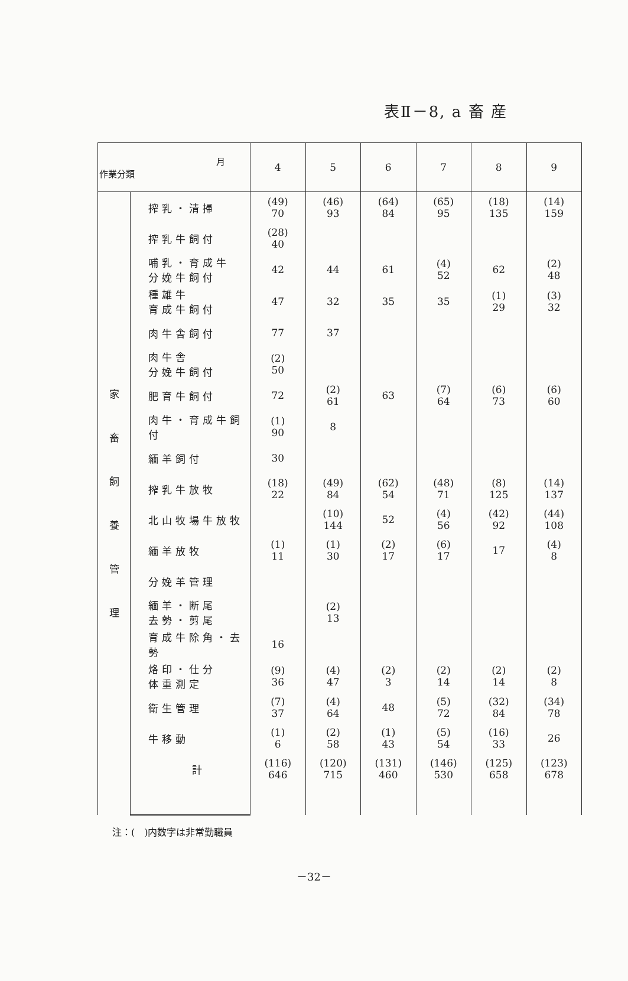表Ⅱ－8, a 畜 産
| 月 作業分類 | | 4 | 5 | 6 | 7 | 8 | 9 |
| --- | --- | --- | --- | --- | --- | --- | --- |
| 家 畜 飼 養 管 理 | 搾乳・清掃 | (49) 70 | (46) 93 | (64) 84 | (65) 95 | (18) 135 | (14) 159 |
| | 搾乳牛飼付 | (28) 40 | | | | | |
| | 哺乳・育成牛 分娩牛飼付 | 42 | 44 | 61 | (4) 52 | 62 | (2) 48 |
| | 種雄牛 育成牛飼付 | 47 | 32 | 35 | 35 | (1) 29 | (3) 32 |
| | 肉牛舎飼付 | 77 | 37 | | | | |
| | 肉牛舎 分娩牛飼付 | (2) 50 | | | | | |
| | 肥育牛飼付 | 72 | (2) 61 | 63 | (7) 64 | (6) 73 | (6) 60 |
| | 肉牛・育成牛飼付 | (1) 90 | 8 | | | | |
| | 緬羊飼付 | 30 | | | | | |
| | 搾乳牛放牧 | (18) 22 | (49) 84 | (62) 54 | (48) 71 | (8) 125 | (14) 137 |
| | 北山牧場牛放牧 | | (10) 144 | 52 | (4) 56 | (42) 92 | (44) 108 |
| | 緬羊放牧 | (1) 11 | (1) 30 | (2) 17 | (6) 17 | 17 | (4) 8 |
| | 分娩羊管理 | | | | | | |
| | 緬羊・断尾 去勢・剪尾 | | (2) 13 | | | | |
| | 育成牛除角・去勢 | 16 | | | | | |
| | 烙印・仕分 体重測定 | (9) 36 | (4) 47 | (2) 3 | (2) 14 | (2) 14 | (2) 8 |
| | 衛生管理 | (7) 37 | (4) 64 | 48 | (5) 72 | (32) 84 | (34) 78 |
| | 牛移動 | (1) 6 | (2) 58 | (1) 43 | (5) 54 | (16) 33 | 26 |
| | 計 | (116) 646 | (120) 715 | (131) 460 | (146) 530 | (125) 658 | (123) 678 |
注：(　)内数字は非常勤職員
－32－